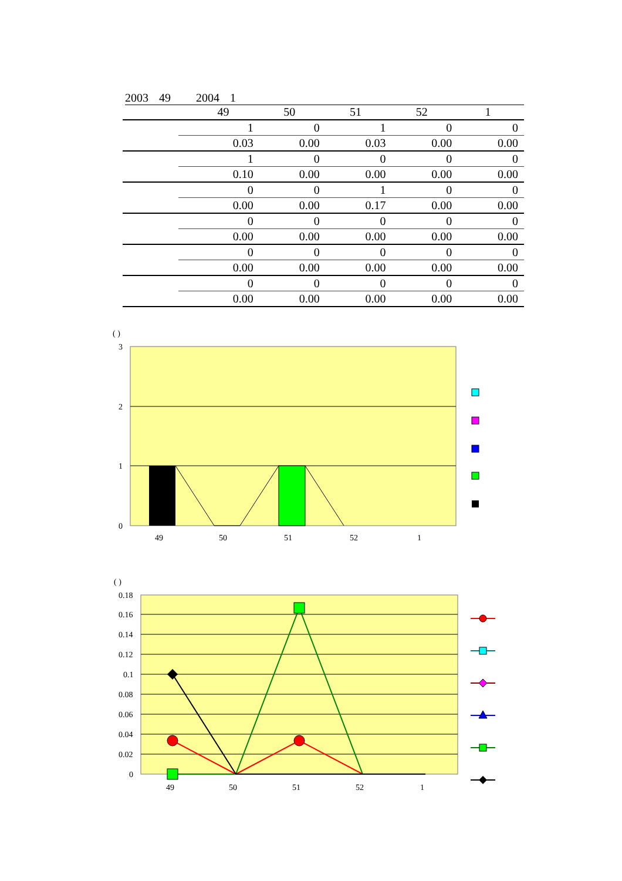2003 49 2004 1
| | | 49 | 50 | 51 | 52 | 1 |
| --- | --- | --- | --- | --- | --- | --- |
| | | 1 | 0 | 1 | 0 | 0 |
| | | 0.03 | 0.00 | 0.03 | 0.00 | 0.00 |
| | | 1 | 0 | 0 | 0 | 0 |
| | | 0.10 | 0.00 | 0.00 | 0.00 | 0.00 |
| | | 0 | 0 | 1 | 0 | 0 |
| | | 0.00 | 0.00 | 0.17 | 0.00 | 0.00 |
| | | 0 | 0 | 0 | 0 | 0 |
| | | 0.00 | 0.00 | 0.00 | 0.00 | 0.00 |
| | | 0 | 0 | 0 | 0 | 0 |
| | | 0.00 | 0.00 | 0.00 | 0.00 | 0.00 |
| | | 0 | 0 | 0 | 0 | 0 |
| | | 0.00 | 0.00 | 0.00 | 0.00 | 0.00 |
( )
3
2
1
0
49
50
51
52
1
( )
0.18
0.16
0.14
0.12
0.1
0.08
0.06
0.04
0.02
0
49
50
51
52
1